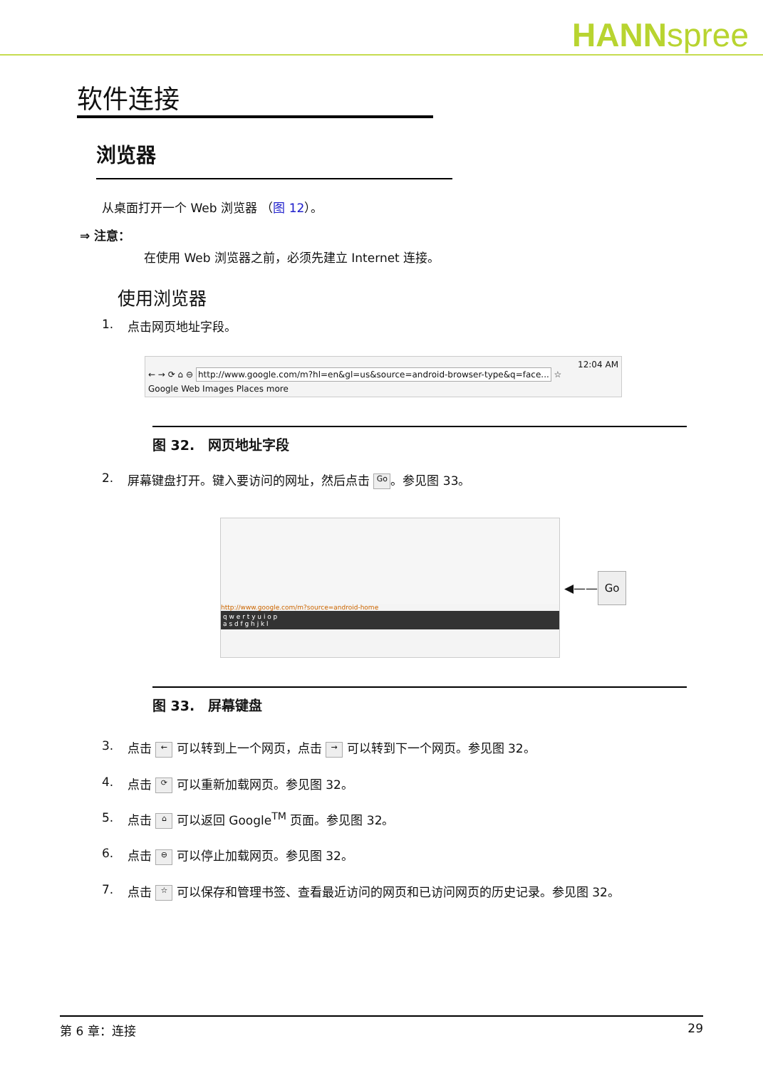HANNspree
软件连接
浏览器
从桌面打开一个 Web 浏览器 （图 12）。
⇒ 注意：
在使用 Web 浏览器之前，必须先建立 Internet 连接。
使用浏览器
1. 点击网页地址字段。
12:04 AM
← → ⟳ ⌂ ⊖ http://www.google.com/m?hl=en&gl=us&source=android-browser-type&q=face... ☆
Google Web Images Places more
图 32.　网页地址字段
2. 屏幕键盘打开。键入要访问的网址，然后点击 Go 。参见图 33。
http://www.google.com/m?source=android-home
q w e r t y u i o p
a s d f g h j k l
◀—— Go
图 33.　屏幕键盘
3. 点击 ← 可以转到上一个网页，点击 → 可以转到下一个网页。参见图 32。
4. 点击 ⟳ 可以重新加载网页。参见图 32。
5. 点击 ⌂ 可以返回 Google<sup>TM</sup> 页面。参见图 32。
6. 点击 ⊖ 可以停止加载网页。参见图 32。
7. 点击 ☆ 可以保存和管理书签、查看最近访问的网页和已访问网页的历史记录。参见图 32。
第 6 章：连接 29